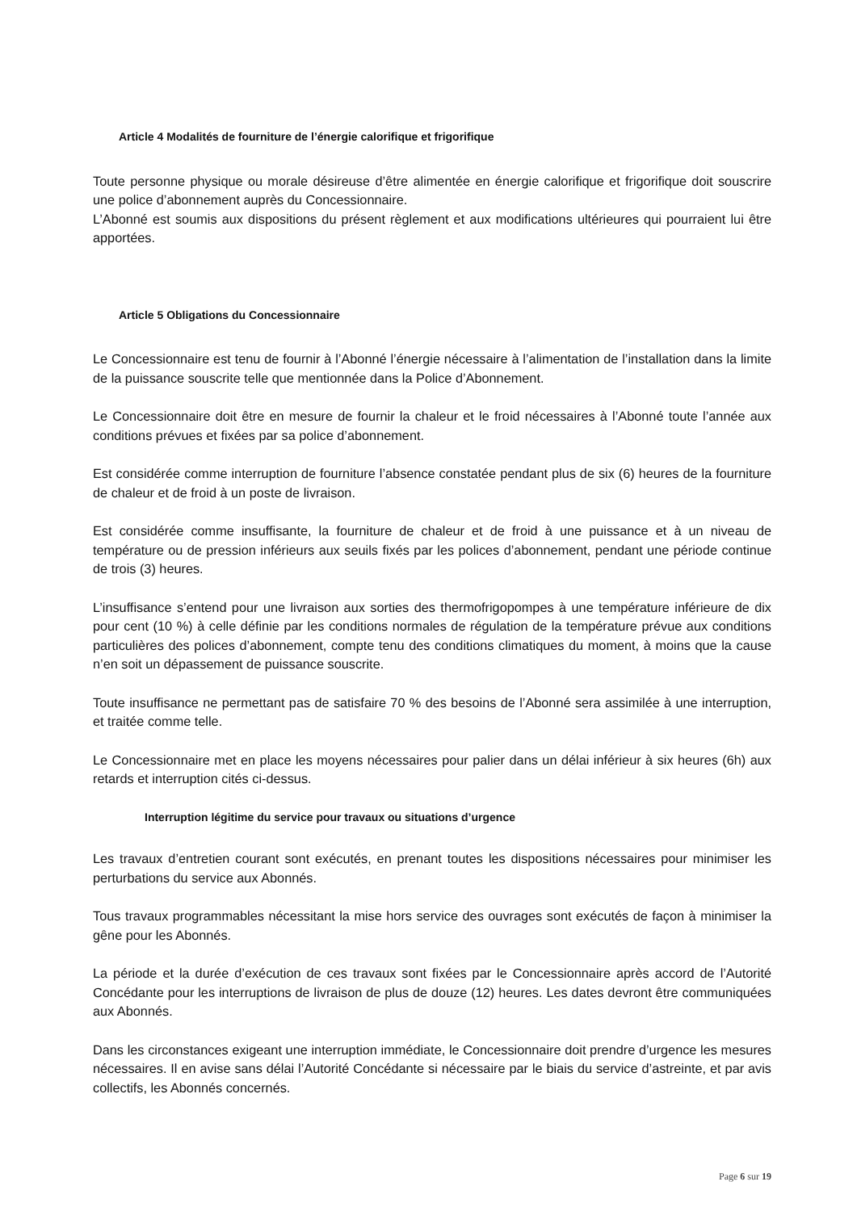Article 4 Modalités de fourniture de l’énergie calorifique et frigorifique
Toute personne physique ou morale désireuse d’être alimentée en énergie calorifique et frigorifique doit souscrire une police d’abonnement auprès du Concessionnaire.
L’Abonné est soumis aux dispositions du présent règlement et aux modifications ultérieures qui pourraient lui être apportées.
Article 5 Obligations du Concessionnaire
Le Concessionnaire est tenu de fournir à l’Abonné l’énergie nécessaire à l’alimentation de l’installation dans la limite de la puissance souscrite telle que mentionnée dans la Police d’Abonnement.
Le Concessionnaire doit être en mesure de fournir la chaleur et le froid nécessaires à l’Abonné toute l’année aux conditions prévues et fixées par sa police d’abonnement.
Est considérée comme interruption de fourniture l’absence constatée pendant plus de six (6) heures de la fourniture de chaleur et de froid à un poste de livraison.
Est considérée comme insuffisante, la fourniture de chaleur et de froid à une puissance et à un niveau de température ou de pression inférieurs aux seuils fixés par les polices d’abonnement, pendant une période continue de trois (3) heures.
L’insuffisance s’entend pour une livraison aux sorties des thermofrigopompes à une température inférieure de dix pour cent (10 %) à celle définie par les conditions normales de régulation de la température prévue aux conditions particulières des polices d’abonnement, compte tenu des conditions climatiques du moment, à moins que la cause n’en soit un dépassement de puissance souscrite.
Toute insuffisance ne permettant pas de satisfaire 70 % des besoins de l’Abonné sera assimilée à une interruption, et traitée comme telle.
Le Concessionnaire met en place les moyens nécessaires pour palier dans un délai inférieur à six heures (6h) aux retards et interruption cités ci-dessus.
Interruption légitime du service pour travaux ou situations d’urgence
Les travaux d’entretien courant sont exécutés, en prenant toutes les dispositions nécessaires pour minimiser les perturbations du service aux Abonnés.
Tous travaux programmables nécessitant la mise hors service des ouvrages sont exécutés de façon à minimiser la gêne pour les Abonnés.
La période et la durée d’exécution de ces travaux sont fixées par le Concessionnaire après accord de l’Autorité Concédante pour les interruptions de livraison de plus de douze (12) heures. Les dates devront être communiquées aux Abonnés.
Dans les circonstances exigeant une interruption immédiate, le Concessionnaire doit prendre d’urgence les mesures nécessaires. Il en avise sans délai l’Autorité Concédante si nécessaire par le biais du service d’astreinte, et par avis collectifs, les Abonnés concernés.
Page 6 sur 19